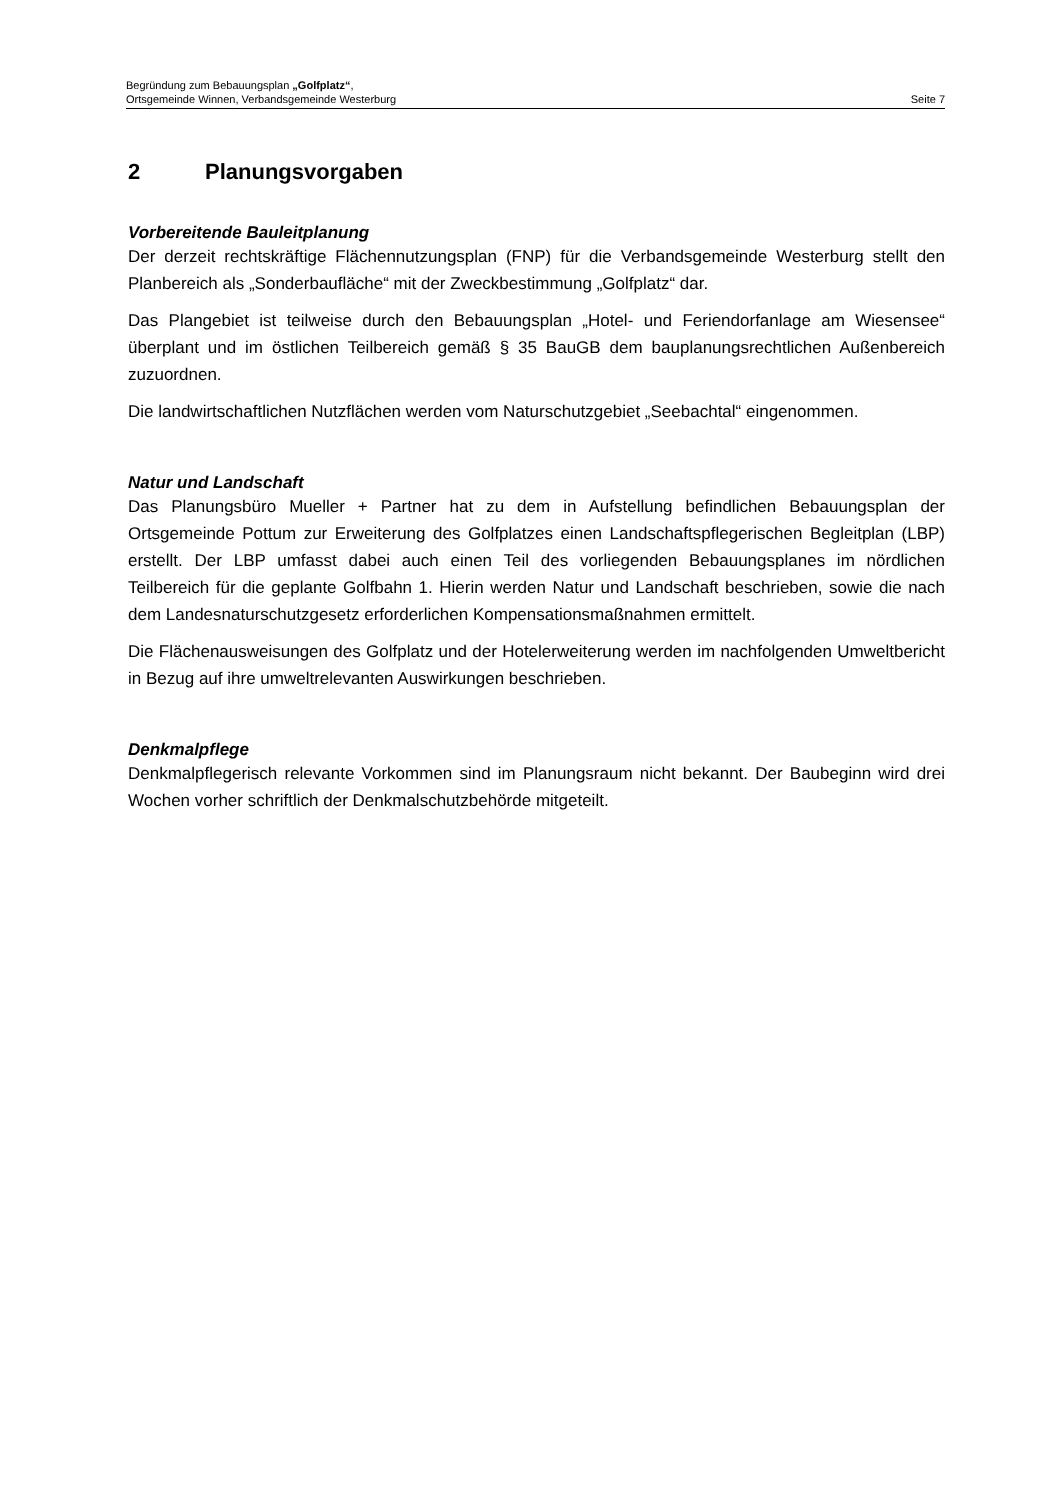Begründung zum Bebauungsplan „Golfplatz“,
Ortsgemeinde Winnen, Verbandsgemeinde Westerburg Seite 7
2 Planungsvorgaben
Vorbereitende Bauleitplanung
Der derzeit rechtskräftige Flächennutzungsplan (FNP) für die Verbandsgemeinde Westerburg stellt den Planbereich als „Sonderbaufläche“ mit der Zweckbestimmung „Golfplatz“ dar.
Das Plangebiet ist teilweise durch den Bebauungsplan „Hotel- und Feriendorfanlage am Wiesensee“ überplant und im östlichen Teilbereich gemäß § 35 BauGB dem bauplanungsrechtlichen Außenbereich zuzuordnen.
Die landwirtschaftlichen Nutzflächen werden vom Naturschutzgebiet „Seebachtal“ eingenommen.
Natur und Landschaft
Das Planungsbüro Mueller + Partner hat zu dem in Aufstellung befindlichen Bebauungsplan der Ortsgemeinde Pottum zur Erweiterung des Golfplatzes einen Landschaftspflegerischen Begleitplan (LBP) erstellt. Der LBP umfasst dabei auch einen Teil des vorliegenden Bebauungsplanes im nördlichen Teilbereich für die geplante Golfbahn 1. Hierin werden Natur und Landschaft beschrieben, sowie die nach dem Landesnaturschutzgesetz erforderlichen Kompensationsmaßnahmen ermittelt.
Die Flächenausweisungen des Golfplatz und der Hotelerweiterung werden im nachfolgenden Umweltbericht in Bezug auf ihre umweltrelevanten Auswirkungen beschrieben.
Denkmalpflege
Denkmalpflegerisch relevante Vorkommen sind im Planungsraum nicht bekannt. Der Baubeginn wird drei Wochen vorher schriftlich der Denkmalschutzbehörde mitgeteilt.